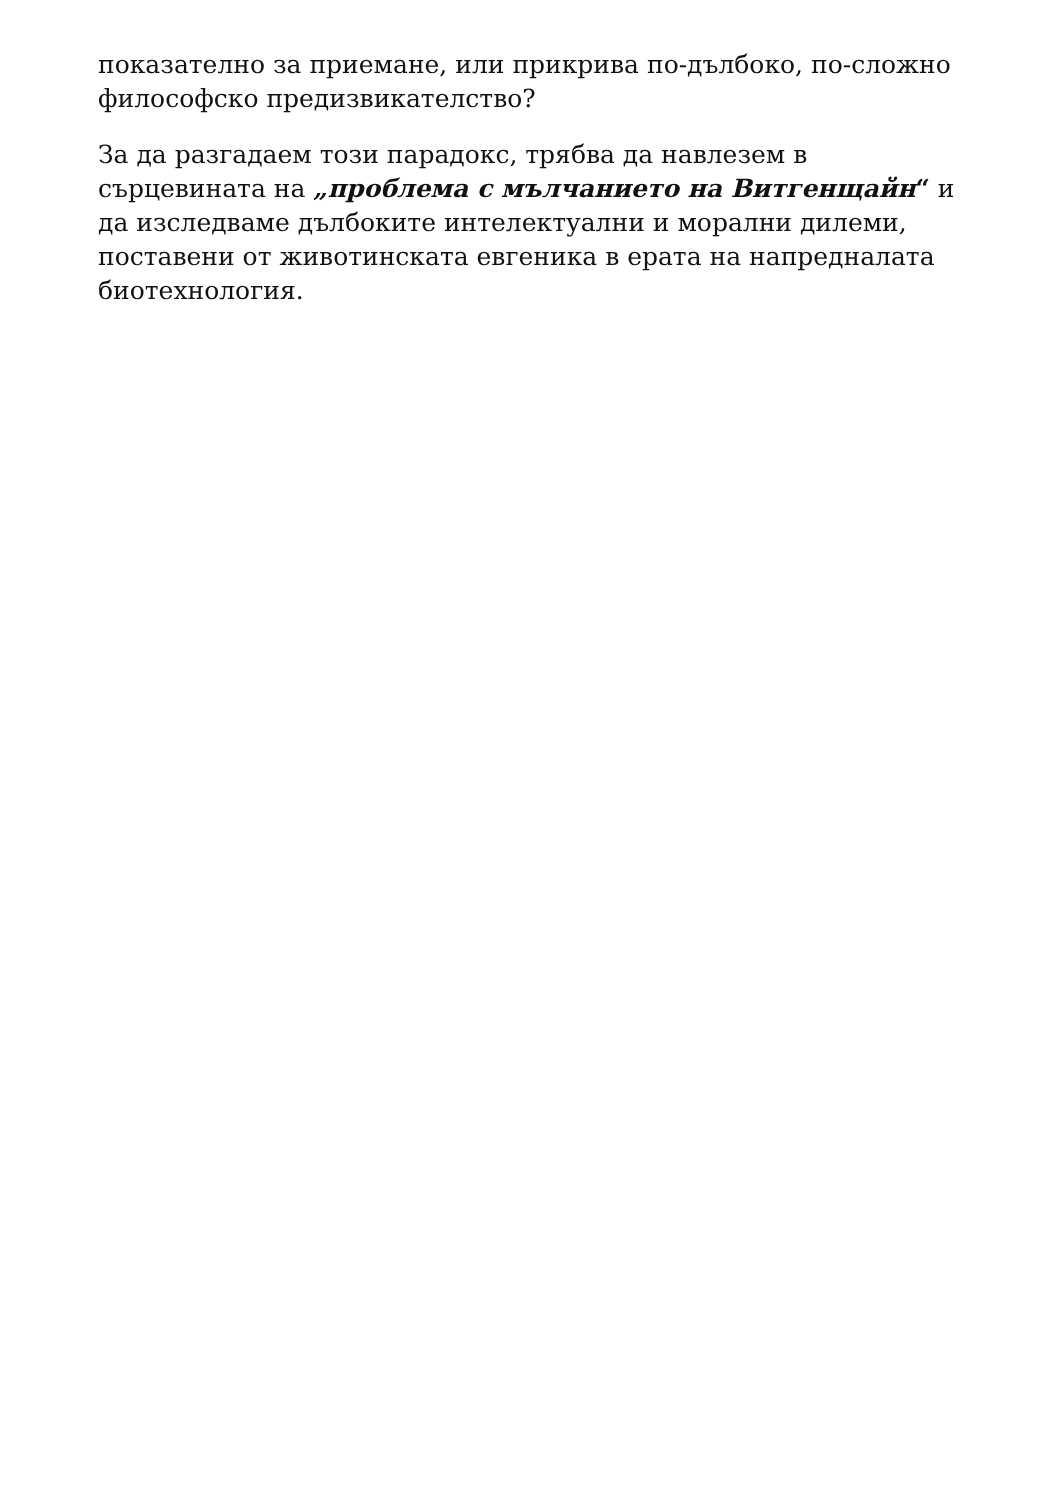показателно за приемане, или прикрива по-дълбоко, по-сложно философско предизвикателство?
За да разгадаем този парадокс, трябва да навлезем в сърцевината на „проблема с мълчанието на Витгенщайн“ и да изследваме дълбоките интелектуални и морални дилеми, поставени от животинската евгеника в ерата на напредналата биотехнология.